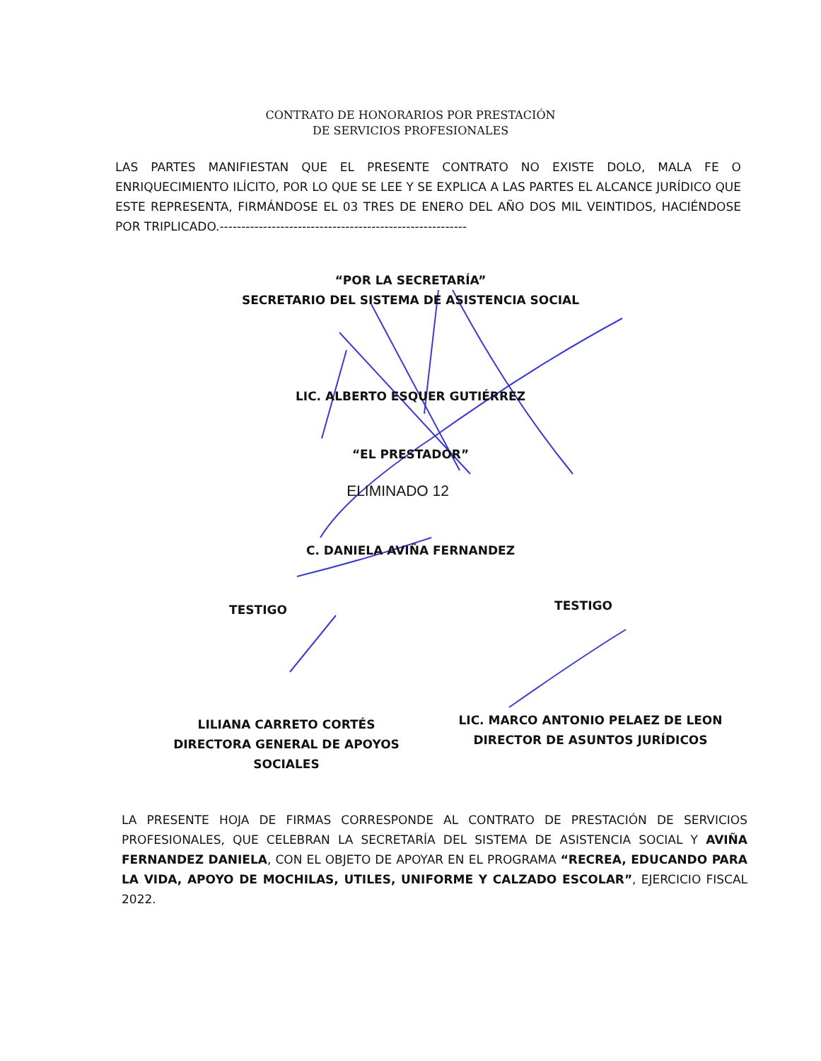CONTRATO DE HONORARIOS POR PRESTACIÓN
DE SERVICIOS PROFESIONALES
LAS PARTES MANIFIESTAN QUE EL PRESENTE CONTRATO NO EXISTE DOLO, MALA FE O ENRIQUECIMIENTO ILÍCITO, POR LO QUE SE LEE Y SE EXPLICA A LAS PARTES EL ALCANCE JURÍDICO QUE ESTE REPRESENTA, FIRMÁNDOSE EL 03 TRES DE ENERO DEL AÑO DOS MIL VEINTIDOS, HACIÉNDOSE POR TRIPLICADO.---------------------------------------------------------
“POR LA SECRETARÍA”
SECRETARIO DEL SISTEMA DE ASISTENCIA SOCIAL
LIC. ALBERTO ESQUER GUTIÉRREZ
“EL PRESTADOR”
ELIMINADO 12
C. DANIELA AVIÑA FERNANDEZ
TESTIGO TESTIGO
LILIANA CARRETO CORTÉS
DIRECTORA GENERAL DE APOYOS SOCIALES
LIC. MARCO ANTONIO PELAEZ DE LEON
DIRECTOR DE ASUNTOS JURÍDICOS
LA PRESENTE HOJA DE FIRMAS CORRESPONDE AL CONTRATO DE PRESTACIÓN DE SERVICIOS PROFESIONALES, QUE CELEBRAN LA SECRETARÍA DEL SISTEMA DE ASISTENCIA SOCIAL Y AVIÑA FERNANDEZ DANIELA, CON EL OBJETO DE APOYAR EN EL PROGRAMA “RECREA, EDUCANDO PARA LA VIDA, APOYO DE MOCHILAS, UTILES, UNIFORME Y CALZADO ESCOLAR”, EJERCICIO FISCAL 2022.